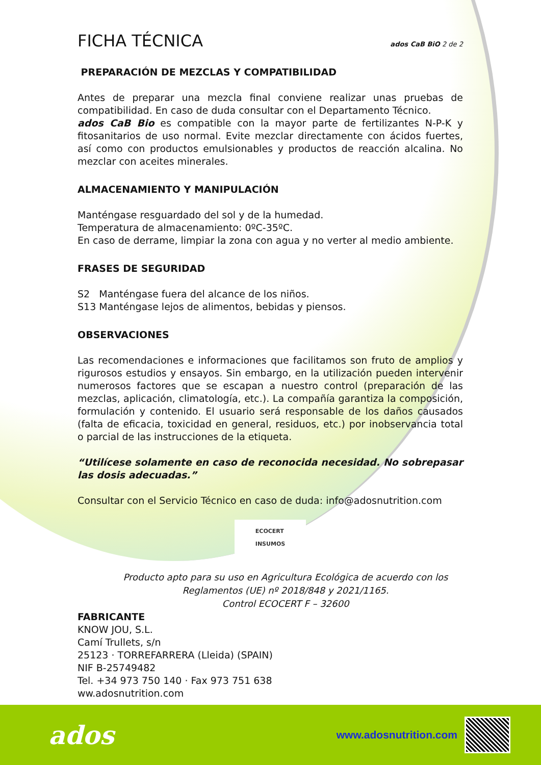FICHA TÉCNICA ados CaB BiO 2 de 2
PREPARACIÓN DE MEZCLAS Y COMPATIBILIDAD
Antes de preparar una mezcla final conviene realizar unas pruebas de compatibilidad. En caso de duda consultar con el Departamento Técnico.
ados CaB Bio es compatible con la mayor parte de fertilizantes N-P-K y fitosanitarios de uso normal. Evite mezclar directamente con ácidos fuertes, así como con productos emulsionables y productos de reacción alcalina. No mezclar con aceites minerales.
ALMACENAMIENTO Y MANIPULACIÓN
Manténgase resguardado del sol y de la humedad.
Temperatura de almacenamiento: 0ºC-35ºC.
En caso de derrame, limpiar la zona con agua y no verter al medio ambiente.
FRASES DE SEGURIDAD
S2 Manténgase fuera del alcance de los niños.
S13 Manténgase lejos de alimentos, bebidas y piensos.
OBSERVACIONES
Las recomendaciones e informaciones que facilitamos son fruto de amplios y rigurosos estudios y ensayos. Sin embargo, en la utilización pueden intervenir numerosos factores que se escapan a nuestro control (preparación de las mezclas, aplicación, climatología, etc.). La compañía garantiza la composición, formulación y contenido. El usuario será responsable de los daños causados (falta de eficacia, toxicidad en general, residuos, etc.) por inobservancia total o parcial de las instrucciones de la etiqueta.
“Utilícese solamente en caso de reconocida necesidad. No sobrepasar las dosis adecuadas.”
Consultar con el Servicio Técnico en caso de duda: info@adosnutrition.com
ECOCERT
INSUMOS
Producto apto para su uso en Agricultura Ecológica de acuerdo con los
Reglamentos (UE) nº 2018/848 y 2021/1165.
Control ECOCERT F – 32600
FABRICANTE
KNOW JOU, S.L.
Camí Trullets, s/n
25123 · TORREFARRERA (Lleida) (SPAIN)
NIF B-25749482
Tel. +34 973 750 140 · Fax 973 751 638
ww.adosnutrition.com
ados
www.adosnutrition.com